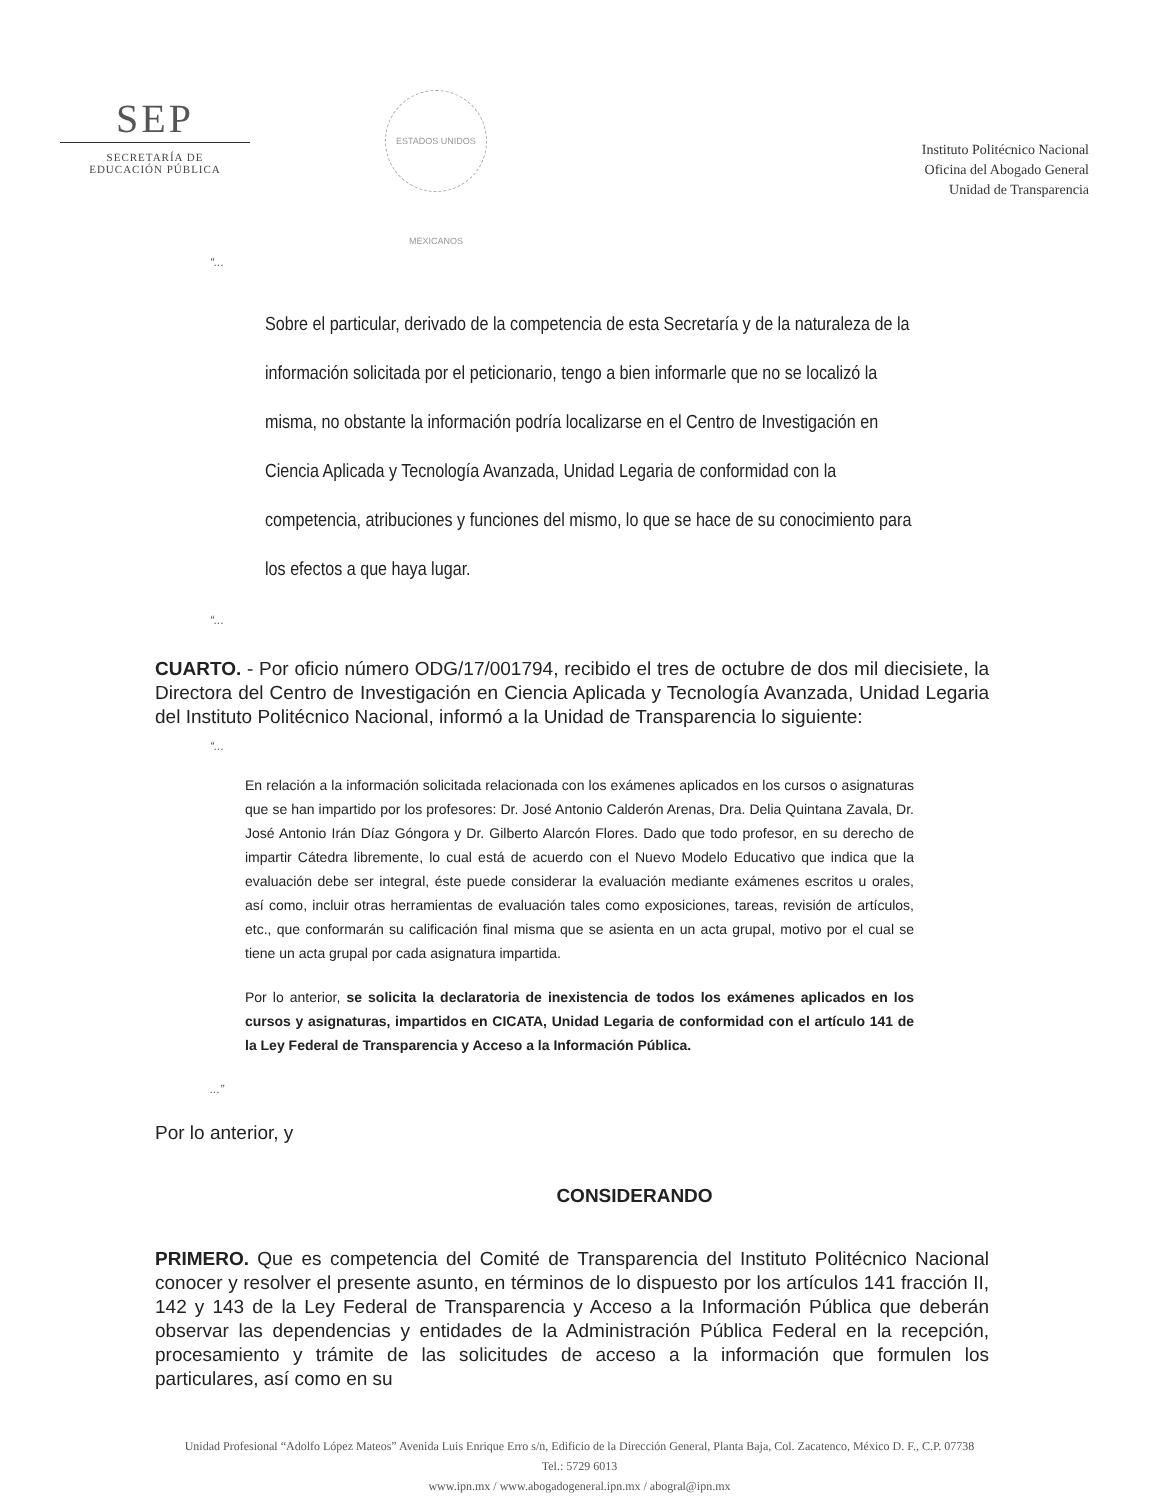SEP
SECRETARÍA DE
EDUCACIÓN PÚBLICA
ESTADOS UNIDOS MEXICANOS
Instituto Politécnico Nacional
Oficina del Abogado General
Unidad de Transparencia
“...
Sobre el particular, derivado de la competencia de esta Secretaría y de la naturaleza de la información solicitada por el peticionario, tengo a bien informarle que no se localizó la misma, no obstante la información podría localizarse en el Centro de Investigación en Ciencia Aplicada y Tecnología Avanzada, Unidad Legaria de conformidad con la competencia, atribuciones y funciones del mismo, lo que se hace de su conocimiento para los efectos a que haya lugar.
“...
CUARTO. - Por oficio número ODG/17/001794, recibido el tres de octubre de dos mil diecisiete, la Directora del Centro de Investigación en Ciencia Aplicada y Tecnología Avanzada, Unidad Legaria del Instituto Politécnico Nacional, informó a la Unidad de Transparencia lo siguiente:
“...
En relación a la información solicitada relacionada con los exámenes aplicados en los cursos o asignaturas que se han impartido por los profesores: Dr. José Antonio Calderón Arenas, Dra. Delia Quintana Zavala, Dr. José Antonio Irán Díaz Góngora y Dr. Gilberto Alarcón Flores. Dado que todo profesor, en su derecho de impartir Cátedra libremente, lo cual está de acuerdo con el Nuevo Modelo Educativo que indica que la evaluación debe ser integral, éste puede considerar la evaluación mediante exámenes escritos u orales, así como, incluir otras herramientas de evaluación tales como exposiciones, tareas, revisión de artículos, etc., que conformarán su calificación final misma que se asienta en un acta grupal, motivo por el cual se tiene un acta grupal por cada asignatura impartida.
Por lo anterior, se solicita la declaratoria de inexistencia de todos los exámenes aplicados en los cursos y asignaturas, impartidos en CICATA, Unidad Legaria de conformidad con el artículo 141 de la Ley Federal de Transparencia y Acceso a la Información Pública.
...”
Por lo anterior, y
CONSIDERANDO
PRIMERO. Que es competencia del Comité de Transparencia del Instituto Politécnico Nacional conocer y resolver el presente asunto, en términos de lo dispuesto por los artículos 141 fracción II, 142 y 143 de la Ley Federal de Transparencia y Acceso a la Información Pública que deberán observar las dependencias y entidades de la Administración Pública Federal en la recepción, procesamiento y trámite de las solicitudes de acceso a la información que formulen los particulares, así como en su
Unidad Profesional “Adolfo López Mateos” Avenida Luis Enrique Erro s/n, Edificio de la Dirección General, Planta Baja, Col. Zacatenco, México D. F., C.P. 07738
Tel.: 5729 6013
www.ipn.mx / www.abogadogeneral.ipn.mx / abogral@ipn.mx